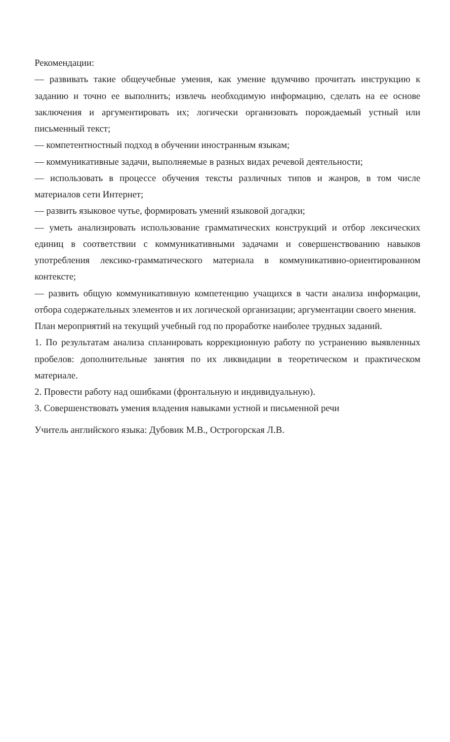Рекомендации:
— развивать такие общеучебные умения, как умение вдумчиво прочитать инструкцию к заданию и точно ее выполнить; извлечь необходимую информацию, сделать на ее основе заключения и аргументировать их; логически организовать порождаемый устный или письменный текст;
— компетентностный подход в обучении иностранным языкам;
— коммуникативные задачи, выполняемые в разных видах речевой деятельности;
— использовать в процессе обучения тексты различных типов и жанров, в том числе материалов сети Интернет;
— развить языковое чутье, формировать умений языковой догадки;
— уметь анализировать использование грамматических конструкций и отбор лексических единиц в соответствии с коммуникативными задачами и совершенствованию навыков употребления лексико-грамматического материала в коммуникативно-ориентированном контексте;
— развить общую коммуникативную компетенцию учащихся в части анализа информации, отбора содержательных элементов и их логической организации; аргументации своего мнения.
План мероприятий на текущий учебный год по проработке наиболее трудных заданий.
1. По результатам анализа спланировать коррекционную работу по устранению выявленных пробелов: дополнительные занятия по их ликвидации в теоретическом и практическом материале.
2. Провести работу над ошибками (фронтальную и индивидуальную).
3. Совершенствовать умения владения навыками устной и письменной речи
Учитель английского языка: Дубовик М.В., Острогорская Л.В.